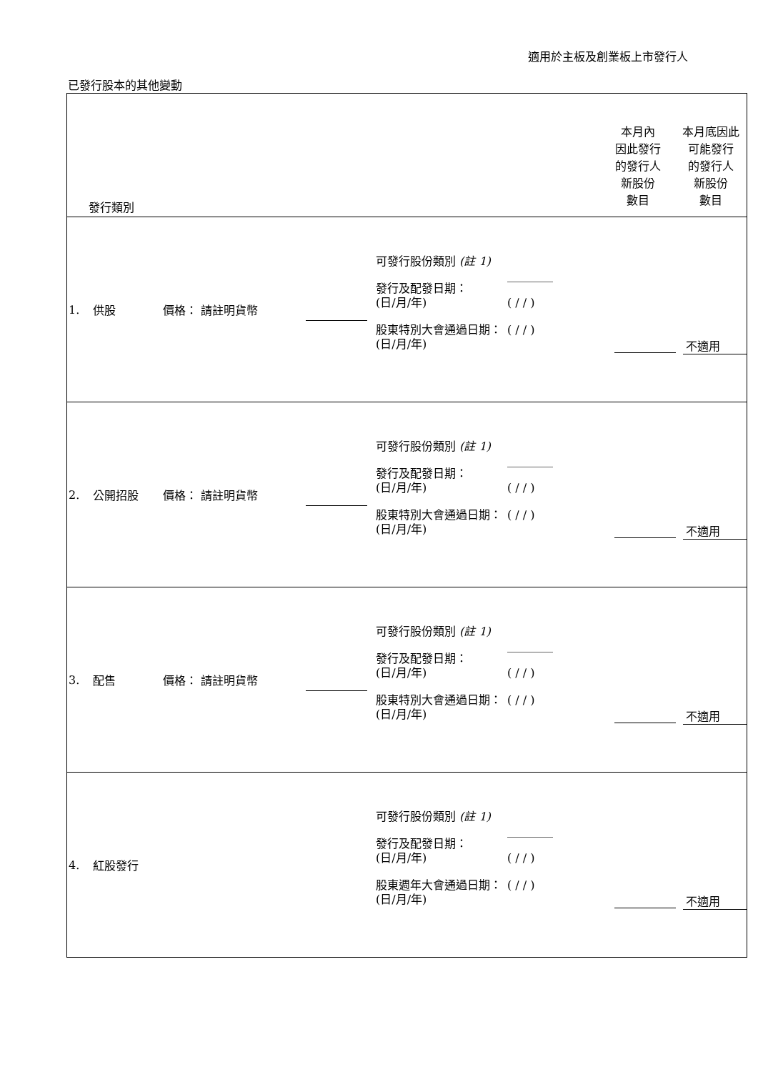適用於主板及創業板上市發行人
已發行股本的其他變動
| 發行類別 | 本月內 因此發行 的發行人 新股份 數目 | 本月底因此 可能發行 的發行人 新股份 數目 |
| 1. 供股 價格： 請註明貨幣 可發行股份類別 (註 1) 發行及配發日期： (日/月/年) 股東特別大會通過日期： (日/月/年) ________ ( / / ) ( / / ) 不適用 | | |
| 2. 公開招股 價格： 請註明貨幣 可發行股份類別 (註 1) 發行及配發日期： (日/月/年) 股東特別大會通過日期： (日/月/年) ________ ( / / ) ( / / ) 不適用 | | |
| 3. 配售 價格： 請註明貨幣 可發行股份類別 (註 1) 發行及配發日期： (日/月/年) 股東特別大會通過日期： (日/月/年) ________ ( / / ) ( / / ) 不適用 | | |
| 4. 紅股發行 可發行股份類別 (註 1) 發行及配發日期： (日/月/年) 股東週年大會通過日期： (日/月/年) ________ ( / / ) ( / / ) 不適用 | | |